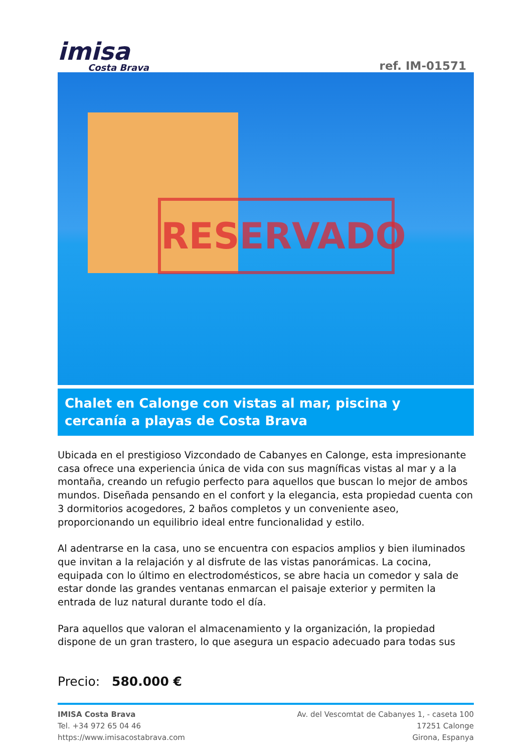imisa
Costa Brava
ref. IM-01571
RESERVADO
Chalet en Calonge con vistas al mar, piscina y cercanía a playas de Costa Brava
Ubicada en el prestigioso Vizcondado de Cabanyes en Calonge, esta impresionante casa ofrece una experiencia única de vida con sus magníficas vistas al mar y a la montaña, creando un refugio perfecto para aquellos que buscan lo mejor de ambos mundos. Diseñada pensando en el confort y la elegancia, esta propiedad cuenta con 3 dormitorios acogedores, 2 baños completos y un conveniente aseo, proporcionando un equilibrio ideal entre funcionalidad y estilo.
Al adentrarse en la casa, uno se encuentra con espacios amplios y bien iluminados que invitan a la relajación y al disfrute de las vistas panorámicas. La cocina, equipada con lo último en electrodomésticos, se abre hacia un comedor y sala de estar donde las grandes ventanas enmarcan el paisaje exterior y permiten la entrada de luz natural durante todo el día.
Para aquellos que valoran el almacenamiento y la organización, la propiedad dispone de un gran trastero, lo que asegura un espacio adecuado para todas sus
Precio: 580.000 €
IMISA Costa Brava
Tel. +34 972 65 04 46
https://www.imisacostabrava.com
Av. del Vescomtat de Cabanyes 1, - caseta 100
17251 Calonge
Girona, Espanya